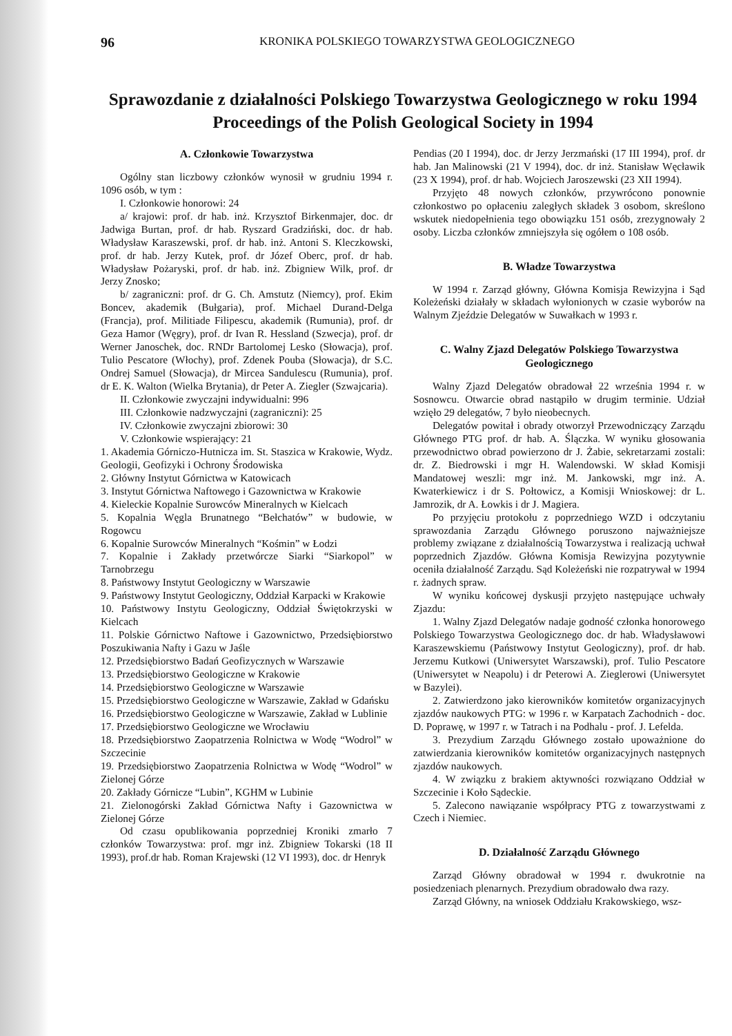96 KRONIKA POLSKIEGO TOWARZYSTWA GEOLOGICZNEGO
Sprawozdanie z działalności Polskiego Towarzystwa Geologicznego w roku 1994
Proceedings of the Polish Geological Society in 1994
A. Członkowie Towarzystwa
Ogólny stan liczbowy członków wynosił w grudniu 1994 r. 1096 osób, w tym :
I. Członkowie honorowi: 24
a/ krajowi: prof. dr hab. inż. Krzysztof Birkenmajer, doc. dr Jadwiga Burtan, prof. dr hab. Ryszard Gradziński, doc. dr hab. Władysław Karaszewski, prof. dr hab. inż. Antoni S. Kleczkowski, prof. dr hab. Jerzy Kutek, prof. dr Józef Oberc, prof. dr hab. Władysław Pożaryski, prof. dr hab. inż. Zbigniew Wilk, prof. dr Jerzy Znosko;
b/ zagraniczni: prof. dr G. Ch. Amstutz (Niemcy), prof. Ekim Boncev, akademik (Bułgaria), prof. Michael Durand-Delga (Francja), prof. Militiade Filipescu, akademik (Rumunia), prof. dr Geza Hamor (Węgry), prof. dr Ivan R. Hessland (Szwecja), prof. dr Werner Janoschek, doc. RNDr Bartolomej Lesko (Słowacja), prof. Tulio Pescatore (Włochy), prof. Zdenek Pouba (Słowacja), dr S.C. Ondrej Samuel (Słowacja), dr Mircea Sandulescu (Rumunia), prof. dr E. K. Walton (Wielka Brytania), dr Peter A. Ziegler (Szwajcaria).
II. Członkowie zwyczajni indywidualni: 996
III. Członkowie nadzwyczajni (zagraniczni): 25
IV. Członkowie zwyczajni zbiorowi: 30
V. Członkowie wspierający: 21
1. Akademia Górniczo-Hutnicza im. St. Staszica w Krakowie, Wydz. Geologii, Geofizyki i Ochrony Środowiska
2. Główny Instytut Górnictwa w Katowicach
3. Instytut Górnictwa Naftowego i Gazownictwa w Krakowie
4. Kieleckie Kopalnie Surowców Mineralnych w Kielcach
5. Kopalnia Węgla Brunatnego “Bełchatów” w budowie, w Rogowcu
6. Kopalnie Surowców Mineralnych “Kośmin” w Łodzi
7. Kopalnie i Zakłady przetwórcze Siarki “Siarkopol” w Tarnobrzegu
8. Państwowy Instytut Geologiczny w Warszawie
9. Państwowy Instytut Geologiczny, Oddział Karpacki w Krakowie
10. Państwowy Instytu Geologiczny, Oddział Świętokrzyski w Kielcach
11. Polskie Górnictwo Naftowe i Gazownictwo, Przedsiębiorstwo Poszukiwania Nafty i Gazu w Jaśle
12. Przedsiębiorstwo Badań Geofizycznych w Warszawie
13. Przedsiębiorstwo Geologiczne w Krakowie
14. Przedsiębiorstwo Geologiczne w Warszawie
15. Przedsiębiorstwo Geologiczne w Warszawie, Zakład w Gdańsku
16. Przedsiębiorstwo Geologiczne w Warszawie, Zakład w Lublinie
17. Przedsiębiorstwo Geologiczne we Wrocławiu
18. Przedsiębiorstwo Zaopatrzenia Rolnictwa w Wodę “Wodrol” w Szczecinie
19. Przedsiębiorstwo Zaopatrzenia Rolnictwa w Wodę “Wodrol” w Zielonej Górze
20. Zakłady Górnicze “Lubin”, KGHM w Lubinie
21. Zielonogórski Zakład Górnictwa Nafty i Gazownictwa w Zielonej Górze
Od czasu opublikowania poprzedniej Kroniki zmarło 7 członków Towarzystwa: prof. mgr inż. Zbigniew Tokarski (18 II 1993), prof.dr hab. Roman Krajewski (12 VI 1993), doc. dr Henryk
Pendias (20 I 1994), doc. dr Jerzy Jerzmański (17 III 1994), prof. dr hab. Jan Malinowski (21 V 1994), doc. dr inż. Stanisław Węcławik (23 X 1994), prof. dr hab. Wojciech Jaroszewski (23 XII 1994).
Przyjęto 48 nowych członków, przywrócono ponownie członkostwo po opłaceniu zaległych składek 3 osobom, skreślono wskutek niedopełnienia tego obowiązku 151 osób, zrezygnowały 2 osoby. Liczba członków zmniejszyła się ogółem o 108 osób.
B. Władze Towarzystwa
W 1994 r. Zarząd główny, Główna Komisja Rewizyjna i Sąd Koleżeński działały w składach wyłonionych w czasie wyborów na Walnym Zjeździe Delegatów w Suwałkach w 1993 r.
C. Walny Zjazd Delegatów Polskiego Towarzystwa Geologicznego
Walny Zjazd Delegatów obradował 22 września 1994 r. w Sosnowcu. Otwarcie obrad nastąpiło w drugim terminie. Udział wzięło 29 delegatów, 7 było nieobecnych.
Delegatów powitał i obrady otworzył Przewodniczący Zarządu Głównego PTG prof. dr hab. A. Ślączka. W wyniku głosowania przewodnictwo obrad powierzono dr J. Żabie, sekretarzami zostali: dr. Z. Biedrowski i mgr H. Walendowski. W skład Komisji Mandatowej weszli: mgr inż. M. Jankowski, mgr inż. A. Kwaterkiewicz i dr S. Połtowicz, a Komisji Wnioskowej: dr L. Jamrozik, dr A. Łowkis i dr J. Magiera.
Po przyjęciu protokołu z poprzedniego WZD i odczytaniu sprawozdania Zarządu Głównego poruszono najważniejsze problemy związane z działalnością Towarzystwa i realizacją uchwał poprzednich Zjazdów. Główna Komisja Rewizyjna pozytywnie oceniła działalność Zarządu. Sąd Koleżeński nie rozpatrywał w 1994 r. żadnych spraw.
W wyniku końcowej dyskusji przyjęto następujące uchwały Zjazdu:
1. Walny Zjazd Delegatów nadaje godność członka honorowego Polskiego Towarzystwa Geologicznego doc. dr hab. Władysławowi Karaszewskiemu (Państwowy Instytut Geologiczny), prof. dr hab. Jerzemu Kutkowi (Uniwersytet Warszawski), prof. Tulio Pescatore (Uniwersytet w Neapolu) i dr Peterowi A. Zieglerowi (Uniwersytet w Bazylei).
2. Zatwierdzono jako kierowników komitetów organizacyjnych zjazdów naukowych PTG: w 1996 r. w Karpatach Zachodnich - doc. D. Poprawę, w 1997 r. w Tatrach i na Podhalu - prof. J. Lefelda.
3. Prezydium Zarządu Głównego zostało upoważnione do zatwierdzania kierowników komitetów organizacyjnych następnych zjazdów naukowych.
4. W związku z brakiem aktywności rozwiązano Oddział w Szczecinie i Koło Sądeckie.
5. Zalecono nawiązanie współpracy PTG z towarzystwami z Czech i Niemiec.
D. Działalność Zarządu Głównego
Zarząd Główny obradował w 1994 r. dwukrotnie na posiedzeniach plenarnych. Prezydium obradowało dwa razy.
Zarząd Główny, na wniosek Oddziału Krakowskiego, wsz-